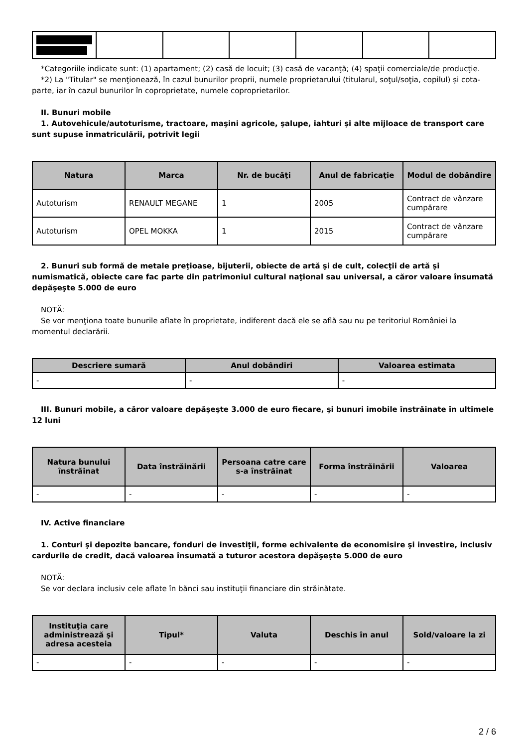*Categoriile indicate sunt: (1) apartament; (2) casă de locuit; (3) casă de vacanţă; (4) spaţii comerciale/de producţie.
*2) La "Titular" se menţionează, în cazul bunurilor proprii, numele proprietarului (titularul, soţul/soţia, copilul) și cota-parte, iar în cazul bunurilor în coproprietate, numele coproprietarilor.
II. Bunuri mobile
1. Autovehicule/autoturisme, tractoare, maşini agricole, şalupe, iahturi şi alte mijloace de transport care sunt supuse înmatriculării, potrivit legii
| Natura | Marca | Nr. de bucăţi | Anul de fabricaţie | Modul de dobândire |
| --- | --- | --- | --- | --- |
| Autoturism | RENAULT MEGANE | 1 | 2005 | Contract de vânzare cumpărare |
| Autoturism | OPEL MOKKA | 1 | 2015 | Contract de vânzare cumpărare |
2. Bunuri sub formă de metale preţioase, bijuterii, obiecte de artă şi de cult, colecţii de artă şi numismatică, obiecte care fac parte din patrimoniul cultural naţional sau universal, a căror valoare însumată depăşeşte 5.000 de euro
NOTĂ:
Se vor menţiona toate bunurile aflate în proprietate, indiferent dacă ele se află sau nu pe teritoriul României la momentul declarării.
| Descriere sumară | Anul dobândiri | Valoarea estimata |
| --- | --- | --- |
| - | - | - |
III. Bunuri mobile, a căror valoare depăşeşte 3.000 de euro fiecare, şi bunuri imobile înstrăinate în ultimele 12 luni
| Natura bunului înstrăinat | Data înstrăinării | Persoana catre care s-a înstrăinat | Forma înstrăinării | Valoarea |
| --- | --- | --- | --- | --- |
| - | - | - | - | - |
IV. Active financiare
1. Conturi şi depozite bancare, fonduri de investiţii, forme echivalente de economisire şi investire, inclusiv cardurile de credit, dacă valoarea însumată a tuturor acestora depăşeşte 5.000 de euro
NOTĂ:
Se vor declara inclusiv cele aflate în bănci sau instituţii financiare din străinătate.
| Instituţia care administrează şi adresa acesteia | Tipul* | Valuta | Deschis în anul | Sold/valoare la zi |
| --- | --- | --- | --- | --- |
| - | - | - | - | - |
2 / 6